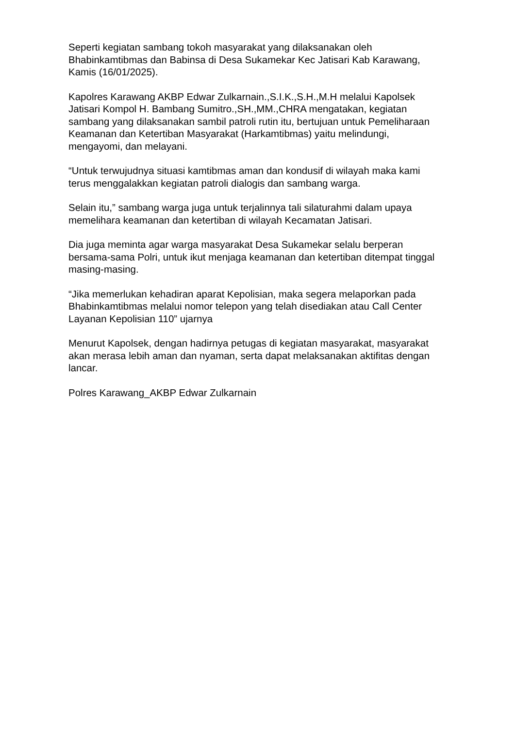Seperti kegiatan sambang tokoh masyarakat yang dilaksanakan oleh Bhabinkamtibmas dan Babinsa di Desa Sukamekar Kec Jatisari Kab Karawang, Kamis (16/01/2025).
Kapolres Karawang AKBP Edwar Zulkarnain.,S.I.K.,S.H.,M.H melalui Kapolsek Jatisari Kompol H. Bambang Sumitro.,SH.,MM.,CHRA mengatakan, kegiatan sambang yang dilaksanakan sambil patroli rutin itu, bertujuan untuk Pemeliharaan Keamanan dan Ketertiban Masyarakat (Harkamtibmas) yaitu melindungi, mengayomi, dan melayani.
“Untuk terwujudnya situasi kamtibmas aman dan kondusif di wilayah maka kami terus menggalakkan kegiatan patroli dialogis dan sambang warga.
Selain itu,” sambang warga juga untuk terjalinnya tali silaturahmi dalam upaya memelihara keamanan dan ketertiban di wilayah Kecamatan Jatisari.
Dia juga meminta agar warga masyarakat Desa Sukamekar selalu berperan bersama-sama Polri, untuk ikut menjaga keamanan dan ketertiban ditempat tinggal masing-masing.
“Jika memerlukan kehadiran aparat Kepolisian, maka segera melaporkan pada Bhabinkamtibmas melalui nomor telepon yang telah disediakan atau Call Center Layanan Kepolisian 110” ujarnya
Menurut Kapolsek, dengan hadirnya petugas di kegiatan masyarakat, masyarakat akan merasa lebih aman dan nyaman, serta dapat melaksanakan aktifitas dengan lancar.
Polres Karawang_AKBP Edwar Zulkarnain